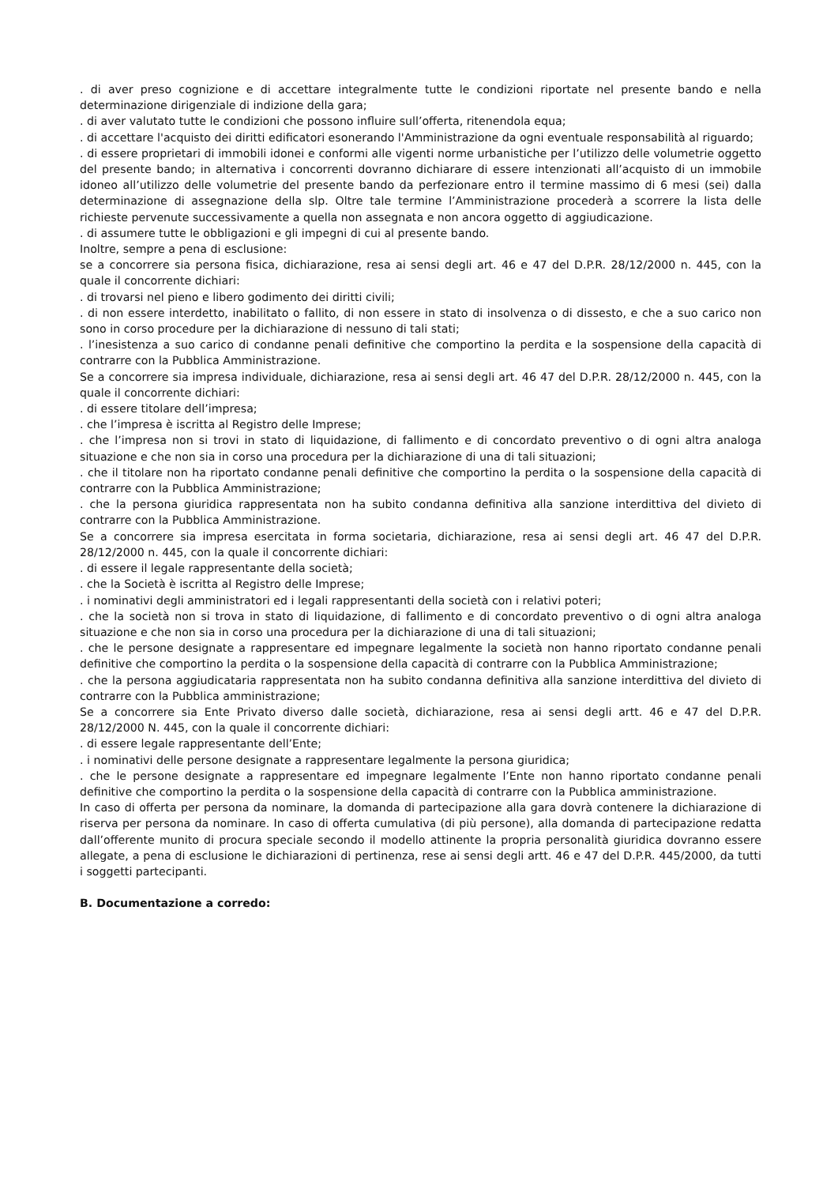. di aver preso cognizione e di accettare integralmente tutte le condizioni riportate nel presente bando e nella determinazione dirigenziale di indizione della gara;
. di aver valutato tutte le condizioni che possono influire sull’offerta, ritenendola equa;
. di accettare l'acquisto dei diritti edificatori esonerando l'Amministrazione da ogni eventuale responsabilità al riguardo;
. di essere proprietari di immobili idonei e conformi alle vigenti norme urbanistiche per l’utilizzo delle volumetrie oggetto del presente bando; in alternativa i concorrenti dovranno dichiarare di essere intenzionati all’acquisto di un immobile idoneo all’utilizzo delle volumetrie del presente bando da perfezionare entro il termine massimo di 6 mesi (sei) dalla determinazione di assegnazione della slp. Oltre tale termine l’Amministrazione procederà a scorrere la lista delle richieste pervenute successivamente a quella non assegnata e non ancora oggetto di aggiudicazione.
. di assumere tutte le obbligazioni e gli impegni di cui al presente bando.
Inoltre, sempre a pena di esclusione:
se a concorrere sia persona fisica, dichiarazione, resa ai sensi degli art. 46 e 47 del D.P.R. 28/12/2000 n. 445, con la quale il concorrente dichiari:
. di trovarsi nel pieno e libero godimento dei diritti civili;
. di non essere interdetto, inabilitato o fallito, di non essere in stato di insolvenza o di dissesto, e che a suo carico non sono in corso procedure per la dichiarazione di nessuno di tali stati;
. l’inesistenza a suo carico di condanne penali definitive che comportino la perdita e la sospensione della capacità di contrarre con la Pubblica Amministrazione.
Se a concorrere sia impresa individuale, dichiarazione, resa ai sensi degli art. 46 47 del D.P.R. 28/12/2000 n. 445, con la quale il concorrente dichiari:
. di essere titolare dell’impresa;
. che l’impresa è iscritta al Registro delle Imprese;
. che l’impresa non si trovi in stato di liquidazione, di fallimento e di concordato preventivo o di ogni altra analoga situazione e che non sia in corso una procedura per la dichiarazione di una di tali situazioni;
. che il titolare non ha riportato condanne penali definitive che comportino la perdita o la sospensione della capacità di contrarre con la Pubblica Amministrazione;
. che la persona giuridica rappresentata non ha subito condanna definitiva alla sanzione interdittiva del divieto di contrarre con la Pubblica Amministrazione.
Se a concorrere sia impresa esercitata in forma societaria, dichiarazione, resa ai sensi degli art. 46 47 del D.P.R. 28/12/2000 n. 445, con la quale il concorrente dichiari:
. di essere il legale rappresentante della società;
. che la Società è iscritta al Registro delle Imprese;
. i nominativi degli amministratori ed i legali rappresentanti della società con i relativi poteri;
. che la società non si trova in stato di liquidazione, di fallimento e di concordato preventivo o di ogni altra analoga situazione e che non sia in corso una procedura per la dichiarazione di una di tali situazioni;
. che le persone designate a rappresentare ed impegnare legalmente la società non hanno riportato condanne penali definitive che comportino la perdita o la sospensione della capacità di contrarre con la Pubblica Amministrazione;
. che la persona aggiudicataria rappresentata non ha subito condanna definitiva alla sanzione interdittiva del divieto di contrarre con la Pubblica amministrazione;
Se a concorrere sia Ente Privato diverso dalle società, dichiarazione, resa ai sensi degli artt. 46 e 47 del D.P.R. 28/12/2000 N. 445, con la quale il concorrente dichiari:
. di essere legale rappresentante dell’Ente;
. i nominativi delle persone designate a rappresentare legalmente la persona giuridica;
. che le persone designate a rappresentare ed impegnare legalmente l’Ente non hanno riportato condanne penali definitive che comportino la perdita o la sospensione della capacità di contrarre con la Pubblica amministrazione.
In caso di offerta per persona da nominare, la domanda di partecipazione alla gara dovrà contenere la dichiarazione di riserva per persona da nominare. In caso di offerta cumulativa (di più persone), alla domanda di partecipazione redatta dall’offerente munito di procura speciale secondo il modello attinente la propria personalità giuridica dovranno essere allegate, a pena di esclusione le dichiarazioni di pertinenza, rese ai sensi degli artt. 46 e 47 del D.P.R. 445/2000, da tutti i soggetti partecipanti.
B. Documentazione a corredo: